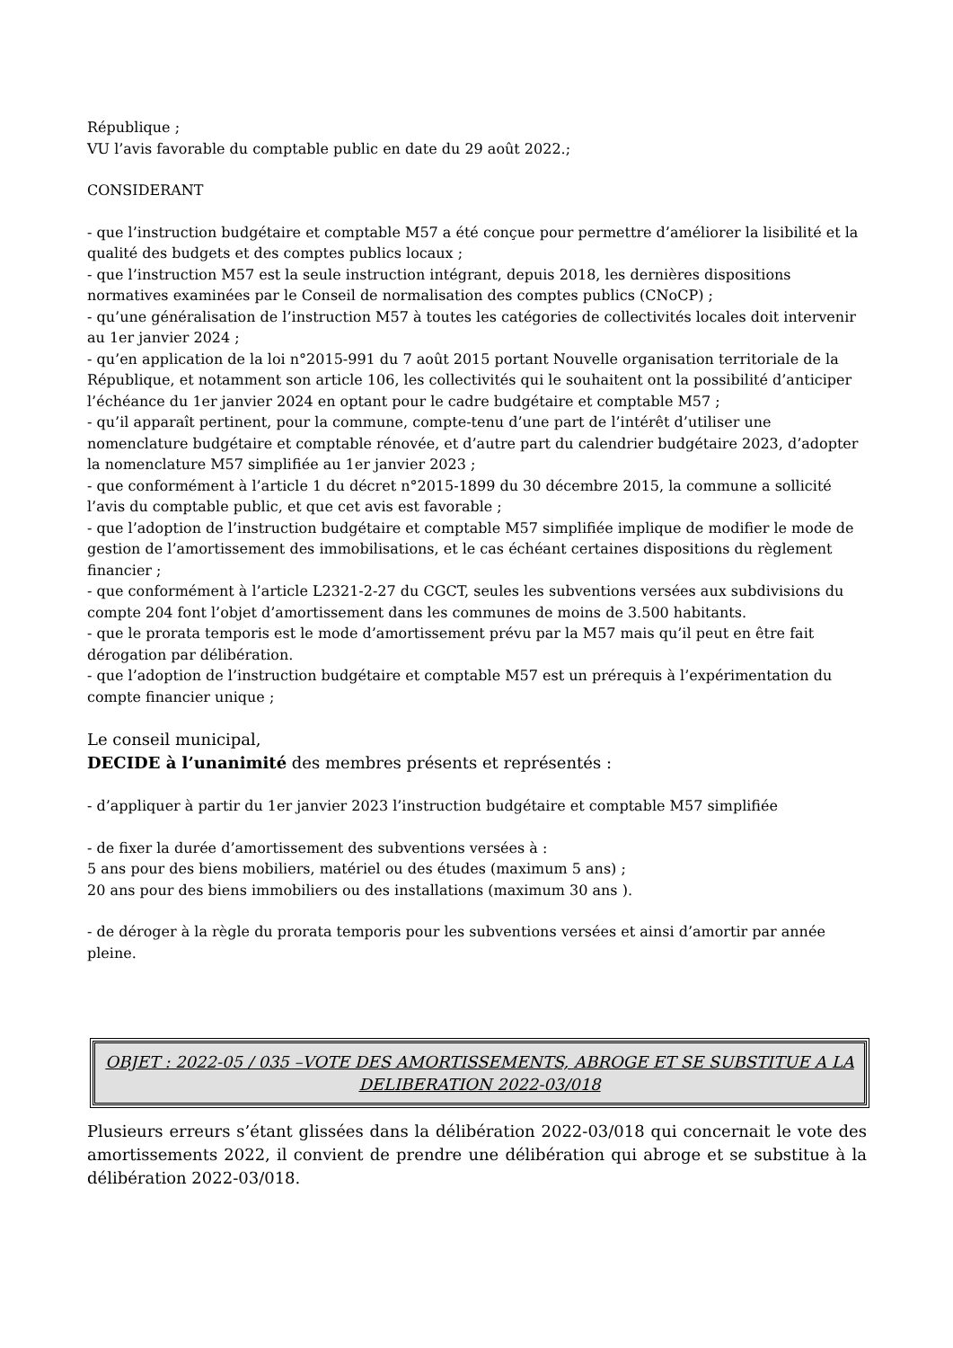République ;
VU l’avis favorable du comptable public en date du 29 août 2022.;
CONSIDERANT
- que l’instruction budgétaire et comptable M57 a été conçue pour permettre d’améliorer la lisibilité et la qualité des budgets et des comptes publics locaux ;
- que l’instruction M57 est la seule instruction intégrant, depuis 2018, les dernières dispositions normatives examinées par le Conseil de normalisation des comptes publics (CNoCP) ;
- qu’une généralisation de l’instruction M57 à toutes les catégories de collectivités locales doit intervenir au 1er janvier 2024 ;
- qu’en application de la loi n°2015-991 du 7 août 2015 portant Nouvelle organisation territoriale de la République, et notamment son article 106, les collectivités qui le souhaitent ont la possibilité d’anticiper l’échéance du 1er janvier 2024 en optant pour le cadre budgétaire et comptable M57 ;
- qu’il apparaît pertinent, pour la commune, compte-tenu d’une part de l’intérêt d’utiliser une nomenclature budgétaire et comptable rénovée, et d’autre part du calendrier budgétaire 2023, d’adopter la nomenclature M57 simplifiée au 1er janvier 2023 ;
- que conformément à l’article 1 du décret n°2015-1899 du 30 décembre 2015, la commune a sollicité l’avis du comptable public, et que cet avis est favorable ;
- que l’adoption de l’instruction budgétaire et comptable M57 simplifiée implique de modifier le mode de gestion de l’amortissement des immobilisations, et le cas échéant certaines dispositions du règlement financier ;
- que conformément à l’article L2321-2-27 du CGCT, seules les subventions versées aux subdivisions du compte 204 font l’objet d’amortissement dans les communes de moins de 3.500 habitants.
- que le prorata temporis est le mode d’amortissement prévu par la M57 mais qu’il peut en être fait dérogation par délibération.
- que l’adoption de l’instruction budgétaire et comptable M57 est un prérequis à l’expérimentation du compte financier unique ;
Le conseil municipal,
DECIDE à l’unanimité des membres présents et représentés :
- d’appliquer à partir du 1er janvier 2023 l’instruction budgétaire et comptable M57 simplifiée
- de fixer la durée d’amortissement des subventions versées à :
5 ans pour des biens mobiliers, matériel ou des études (maximum 5 ans) ;
20 ans pour des biens immobiliers ou des installations (maximum 30 ans ).
- de déroger à la règle du prorata temporis pour les subventions versées et ainsi d’amortir par année pleine.
OBJET : 2022-05 / 035 –VOTE DES AMORTISSEMENTS, ABROGE ET SE SUBSTITUE A LA DELIBERATION 2022-03/018
Plusieurs erreurs s’étant glissées dans la délibération 2022-03/018 qui concernait le vote des amortissements 2022, il convient de prendre une délibération qui abroge et se substitue à la délibération 2022-03/018.